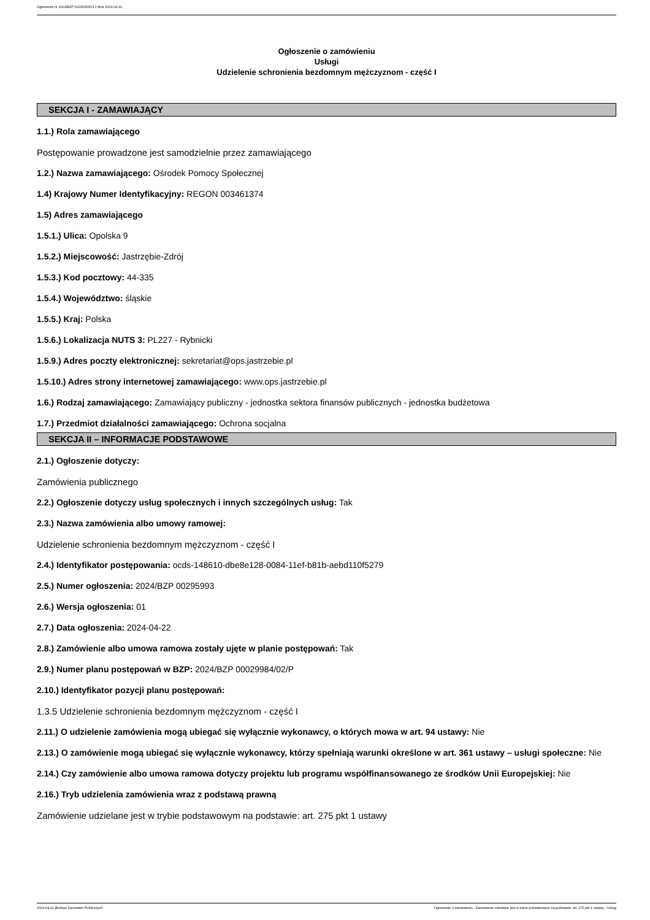Ogłoszenie nr 2024/BZP 00295993/01 z dnia 2024-04-22
Ogłoszenie o zamówieniu
Usługi
Udzielenie schronienia bezdomnym mężczyznom - część I
SEKCJA I - ZAMAWIAJĄCY
1.1.) Rola zamawiającego
Postępowanie prowadzone jest samodzielnie przez zamawiającego
1.2.) Nazwa zamawiającego: Ośrodek Pomocy Społecznej
1.4) Krajowy Numer Identyfikacyjny: REGON 003461374
1.5) Adres zamawiającego
1.5.1.) Ulica: Opolska 9
1.5.2.) Miejscowość: Jastrzębie-Zdrój
1.5.3.) Kod pocztowy: 44-335
1.5.4.) Województwo: śląskie
1.5.5.) Kraj: Polska
1.5.6.) Lokalizacja NUTS 3: PL227 - Rybnicki
1.5.9.) Adres poczty elektronicznej: sekretariat@ops.jastrzebie.pl
1.5.10.) Adres strony internetowej zamawiającego: www.ops.jastrzebie.pl
1.6.) Rodzaj zamawiającego: Zamawiający publiczny - jednostka sektora finansów publicznych - jednostka budżetowa
1.7.) Przedmiot działalności zamawiającego: Ochrona socjalna
SEKCJA II – INFORMACJE PODSTAWOWE
2.1.) Ogłoszenie dotyczy:
Zamówienia publicznego
2.2.) Ogłoszenie dotyczy usług społecznych i innych szczególnych usług: Tak
2.3.) Nazwa zamówienia albo umowy ramowej:
Udzielenie schronienia bezdomnym mężczyznom - część I
2.4.) Identyfikator postępowania: ocds-148610-dbe8e128-0084-11ef-b81b-aebd110f5279
2.5.) Numer ogłoszenia: 2024/BZP 00295993
2.6.) Wersja ogłoszenia: 01
2.7.) Data ogłoszenia: 2024-04-22
2.8.) Zamówienie albo umowa ramowa zostały ujęte w planie postępowań: Tak
2.9.) Numer planu postępowań w BZP: 2024/BZP 00029984/02/P
2.10.) Identyfikator pozycji planu postępowań:
1.3.5 Udzielenie schronienia bezdomnym mężczyznom - część I
2.11.) O udzielenie zamówienia mogą ubiegać się wyłącznie wykonawcy, o których mowa w art. 94 ustawy: Nie
2.13.) O zamówienie mogą ubiegać się wyłącznie wykonawcy, którzy spełniają warunki określone w art. 361 ustawy – usługi społeczne: Nie
2.14.) Czy zamówienie albo umowa ramowa dotyczy projektu lub programu współfinansowanego ze środków Unii Europejskiej: Nie
2.16.) Tryb udzielenia zamówienia wraz z podstawą prawną
Zamówienie udzielane jest w trybie podstawowym na podstawie: art. 275 pkt 1 ustawy
2024-04-22 Biuletyn Zamówień Publicznych Ogłoszenie o zamówieniu - Zamówienie udzielane jest w trybie podstawowym na podstawie: art. 275 pkt 1 ustawy - Usługi